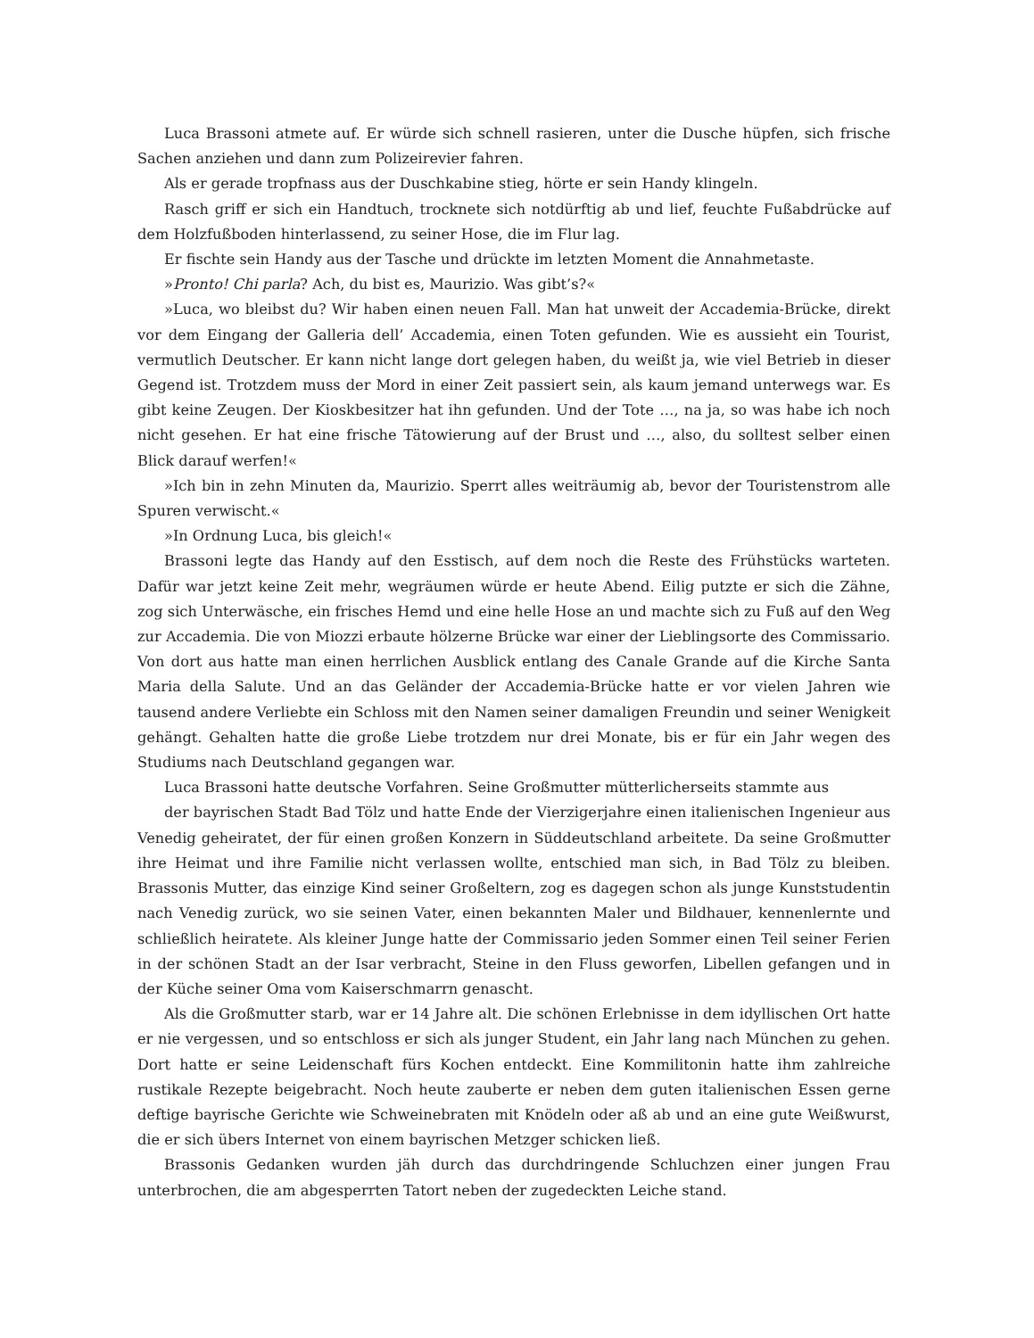Luca Brassoni atmete auf. Er würde sich schnell rasieren, unter die Dusche hüpfen, sich frische Sachen anziehen und dann zum Polizeirevier fahren.
Als er gerade tropfnass aus der Duschkabine stieg, hörte er sein Handy klingeln.
Rasch griff er sich ein Handtuch, trocknete sich notdürftig ab und lief, feuchte Fußabdrücke auf dem Holzfußboden hinterlassend, zu seiner Hose, die im Flur lag.
Er fischte sein Handy aus der Tasche und drückte im letzten Moment die Annahmetaste.
»Pronto! Chi parla? Ach, du bist es, Maurizio. Was gibt’s?«
»Luca, wo bleibst du? Wir haben einen neuen Fall. Man hat unweit der Accademia-Brücke, direkt vor dem Eingang der Galleria dell’ Accademia, einen Toten gefunden. Wie es aussieht ein Tourist, vermutlich Deutscher. Er kann nicht lange dort gelegen haben, du weißt ja, wie viel Betrieb in dieser Gegend ist. Trotzdem muss der Mord in einer Zeit passiert sein, als kaum jemand unterwegs war. Es gibt keine Zeugen. Der Kioskbesitzer hat ihn gefunden. Und der Tote …, na ja, so was habe ich noch nicht gesehen. Er hat eine frische Tätowierung auf der Brust und …, also, du solltest selber einen Blick darauf werfen!«
»Ich bin in zehn Minuten da, Maurizio. Sperrt alles weiträumig ab, bevor der Touristenstrom alle Spuren verwischt.«
»In Ordnung Luca, bis gleich!«
Brassoni legte das Handy auf den Esstisch, auf dem noch die Reste des Frühstücks warteten. Dafür war jetzt keine Zeit mehr, wegräumen würde er heute Abend. Eilig putzte er sich die Zähne, zog sich Unterwäsche, ein frisches Hemd und eine helle Hose an und machte sich zu Fuß auf den Weg zur Accademia. Die von Miozzi erbaute hölzerne Brücke war einer der Lieblingsorte des Commissario. Von dort aus hatte man einen herrlichen Ausblick entlang des Canale Grande auf die Kirche Santa Maria della Salute. Und an das Geländer der Accademia-Brücke hatte er vor vielen Jahren wie tausend andere Verliebte ein Schloss mit den Namen seiner damaligen Freundin und seiner Wenigkeit gehängt. Gehalten hatte die große Liebe trotzdem nur drei Monate, bis er für ein Jahr wegen des Studiums nach Deutschland gegangen war.
Luca Brassoni hatte deutsche Vorfahren. Seine Großmutter mütterlicherseits stammte aus
der bayrischen Stadt Bad Tölz und hatte Ende der Vierzigerjahre einen italienischen Ingenieur aus Venedig geheiratet, der für einen großen Konzern in Süddeutschland arbeitete. Da seine Großmutter ihre Heimat und ihre Familie nicht verlassen wollte, entschied man sich, in Bad Tölz zu bleiben. Brassonis Mutter, das einzige Kind seiner Großeltern, zog es dagegen schon als junge Kunststudentin nach Venedig zurück, wo sie seinen Vater, einen bekannten Maler und Bildhauer, kennenlernte und schließlich heiratete. Als kleiner Junge hatte der Commissario jeden Sommer einen Teil seiner Ferien in der schönen Stadt an der Isar verbracht, Steine in den Fluss geworfen, Libellen gefangen und in der Küche seiner Oma vom Kaiserschmarrn genascht.
Als die Großmutter starb, war er 14 Jahre alt. Die schönen Erlebnisse in dem idyllischen Ort hatte er nie vergessen, und so entschloss er sich als junger Student, ein Jahr lang nach München zu gehen. Dort hatte er seine Leidenschaft fürs Kochen entdeckt. Eine Kommilitonin hatte ihm zahlreiche rustikale Rezepte beigebracht. Noch heute zauberte er neben dem guten italienischen Essen gerne deftige bayrische Gerichte wie Schweinebraten mit Knödeln oder aß ab und an eine gute Weißwurst, die er sich übers Internet von einem bayrischen Metzger schicken ließ.
Brassonis Gedanken wurden jäh durch das durchdringende Schluchzen einer jungen Frau unterbrochen, die am abgesperrten Tatort neben der zugedeckten Leiche stand.